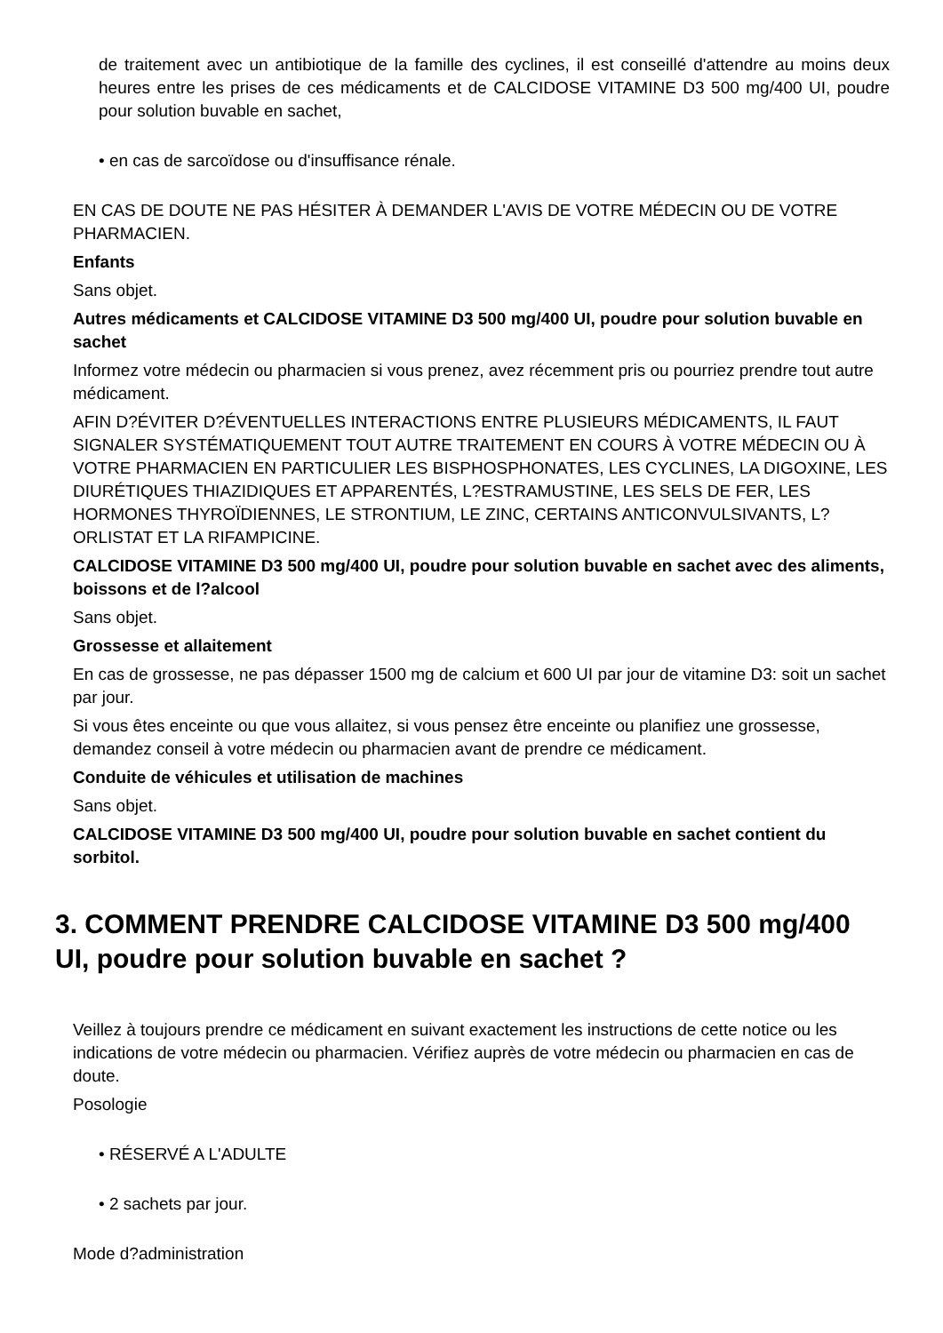de traitement avec un antibiotique de la famille des cyclines, il est conseillé d'attendre au moins deux heures entre les prises de ces médicaments et de CALCIDOSE VITAMINE D3 500 mg/400 UI, poudre pour solution buvable en sachet,
• en cas de sarcoïdose ou d'insuffisance rénale.
EN CAS DE DOUTE NE PAS HÉSITER À DEMANDER L'AVIS DE VOTRE MÉDECIN OU DE VOTRE PHARMACIEN.
Enfants
Sans objet.
Autres médicaments et CALCIDOSE VITAMINE D3 500 mg/400 UI, poudre pour solution buvable en sachet
Informez votre médecin ou pharmacien si vous prenez, avez récemment pris ou pourriez prendre tout autre médicament.
AFIN D?ÉVITER D?ÉVENTUELLES INTERACTIONS ENTRE PLUSIEURS MÉDICAMENTS, IL FAUT SIGNALER SYSTÉMATIQUEMENT TOUT AUTRE TRAITEMENT EN COURS À VOTRE MÉDECIN OU À VOTRE PHARMACIEN EN PARTICULIER LES BISPHOSPHONATES, LES CYCLINES, LA DIGOXINE, LES DIURÉTIQUES THIAZIDIQUES ET APPARENTÉS, L?ESTRAMUSTINE, LES SELS DE FER, LES HORMONES THYROÏDIENNES, LE STRONTIUM, LE ZINC, CERTAINS ANTICONVULSIVANTS, L?ORLISTAT ET LA RIFAMPICINE.
CALCIDOSE VITAMINE D3 500 mg/400 UI, poudre pour solution buvable en sachet avec des aliments, boissons et de l?alcool
Sans objet.
Grossesse et allaitement
En cas de grossesse, ne pas dépasser 1500 mg de calcium et 600 UI par jour de vitamine D3: soit un sachet par jour.
Si vous êtes enceinte ou que vous allaitez, si vous pensez être enceinte ou planifiez une grossesse, demandez conseil à votre médecin ou pharmacien avant de prendre ce médicament.
Conduite de véhicules et utilisation de machines
Sans objet.
CALCIDOSE VITAMINE D3 500 mg/400 UI, poudre pour solution buvable en sachet contient du sorbitol.
3. COMMENT PRENDRE CALCIDOSE VITAMINE D3 500 mg/400 UI, poudre pour solution buvable en sachet ?
Veillez à toujours prendre ce médicament en suivant exactement les instructions de cette notice ou les indications de votre médecin ou pharmacien. Vérifiez auprès de votre médecin ou pharmacien en cas de doute.
Posologie
• RÉSERVÉ A L'ADULTE
• 2 sachets par jour.
Mode d?administration